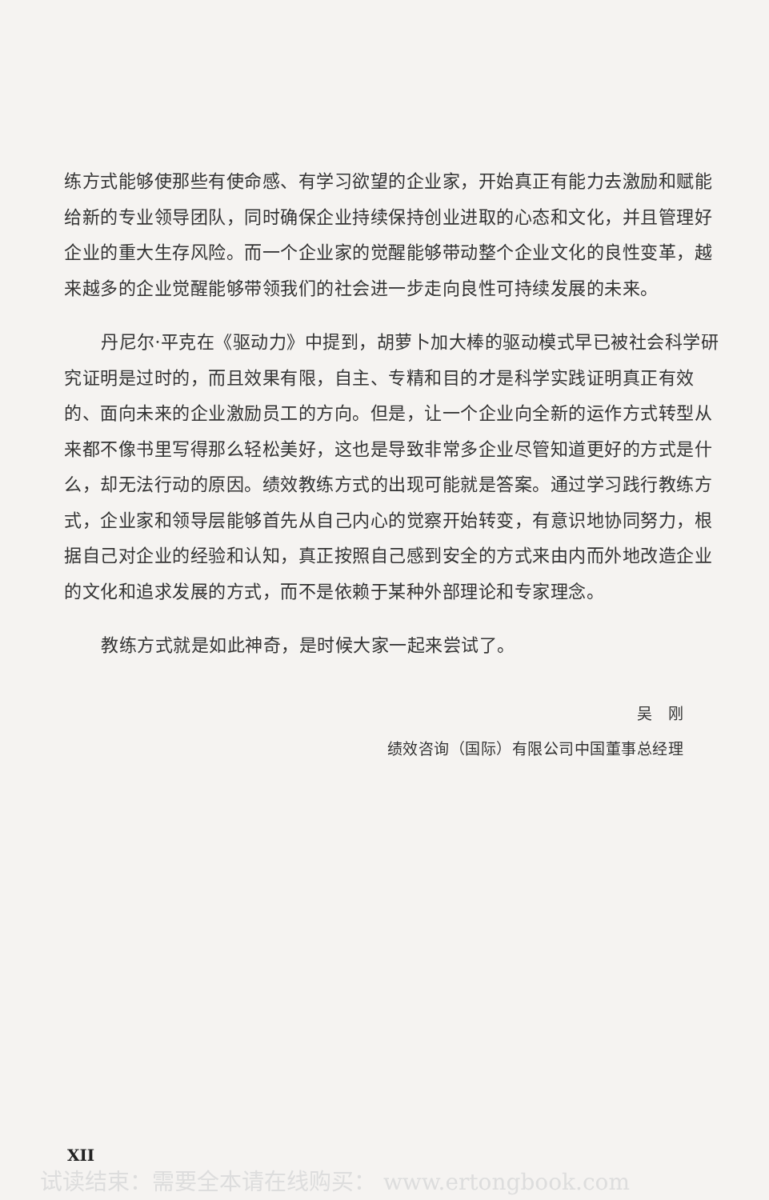练方式能够使那些有使命感、有学习欲望的企业家，开始真正有能力去激励和赋能给新的专业领导团队，同时确保企业持续保持创业进取的心态和文化，并且管理好企业的重大生存风险。而一个企业家的觉醒能够带动整个企业文化的良性变革，越来越多的企业觉醒能够带领我们的社会进一步走向良性可持续发展的未来。
丹尼尔·平克在《驱动力》中提到，胡萝卜加大棒的驱动模式早已被社会科学研究证明是过时的，而且效果有限，自主、专精和目的才是科学实践证明真正有效的、面向未来的企业激励员工的方向。但是，让一个企业向全新的运作方式转型从来都不像书里写得那么轻松美好，这也是导致非常多企业尽管知道更好的方式是什么，却无法行动的原因。绩效教练方式的出现可能就是答案。通过学习践行教练方式，企业家和领导层能够首先从自己内心的觉察开始转变，有意识地协同努力，根据自己对企业的经验和认知，真正按照自己感到安全的方式来由内而外地改造企业的文化和追求发展的方式，而不是依赖于某种外部理论和专家理念。
教练方式就是如此神奇，是时候大家一起来尝试了。
吴　刚
绩效咨询（国际）有限公司中国董事总经理
XII
试读结束：需要全本请在线购买： www.ertongbook.com